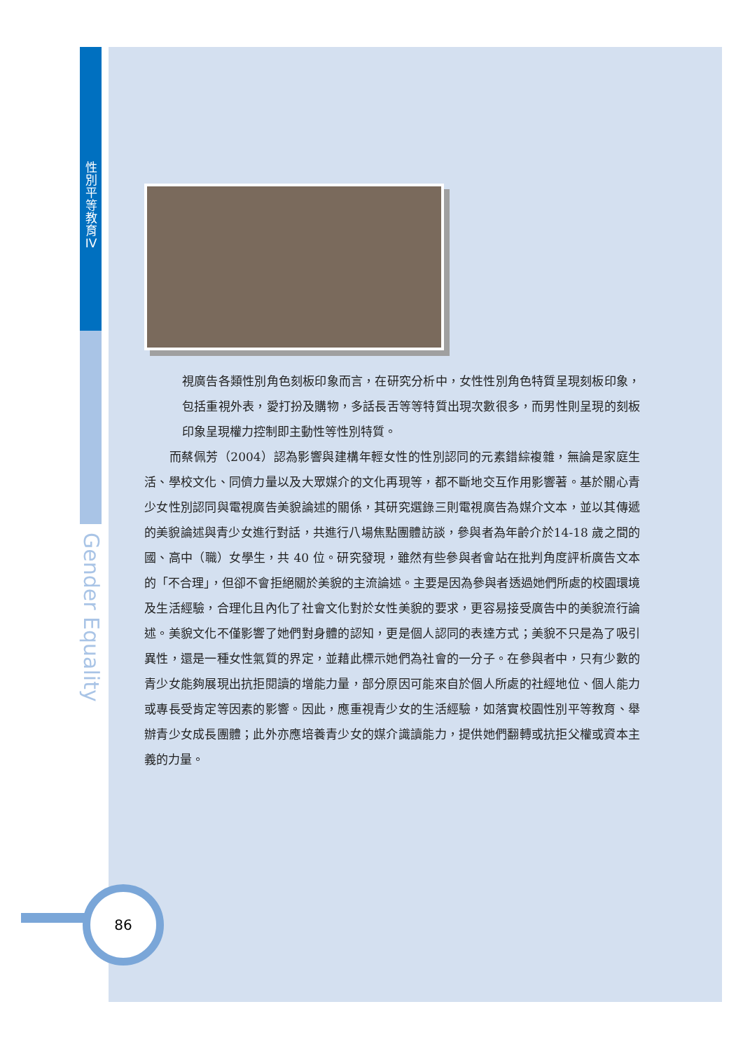性
別
平
等
教
育
IV
Gender Equality
視廣告各類性別角色刻板印象而言，在研究分析中，女性性別角色特質呈現刻板印象，包括重視外表，愛打扮及購物，多話長舌等等特質出現次數很多，而男性則呈現的刻板印象呈現權力控制即主動性等性別特質。
而蔡佩芳（2004）認為影響與建構年輕女性的性別認同的元素錯綜複雜，無論是家庭生活、學校文化、同儕力量以及大眾媒介的文化再現等，都不斷地交互作用影響著。基於關心青少女性別認同與電視廣告美貌論述的關係，其研究選錄三則電視廣告為媒介文本，並以其傳遞的美貌論述與青少女進行對話，共進行八場焦點團體訪談，參與者為年齡介於14-18 歲之間的國、高中（職）女學生，共 40 位。研究發現，雖然有些參與者會站在批判角度評析廣告文本的「不合理」，但卻不會拒絕關於美貌的主流論述。主要是因為參與者透過她們所處的校園環境及生活經驗，合理化且內化了社會文化對於女性美貌的要求，更容易接受廣告中的美貌流行論述。美貌文化不僅影響了她們對身體的認知，更是個人認同的表達方式；美貌不只是為了吸引異性，還是一種女性氣質的界定，並藉此標示她們為社會的一分子。在參與者中，只有少數的青少女能夠展現出抗拒閱讀的增能力量，部分原因可能來自於個人所處的社經地位、個人能力或專長受肯定等因素的影響。因此，應重視青少女的生活經驗，如落實校園性別平等教育、舉辦青少女成長團體；此外亦應培養青少女的媒介識讀能力，提供她們翻轉或抗拒父權或資本主義的力量。
86